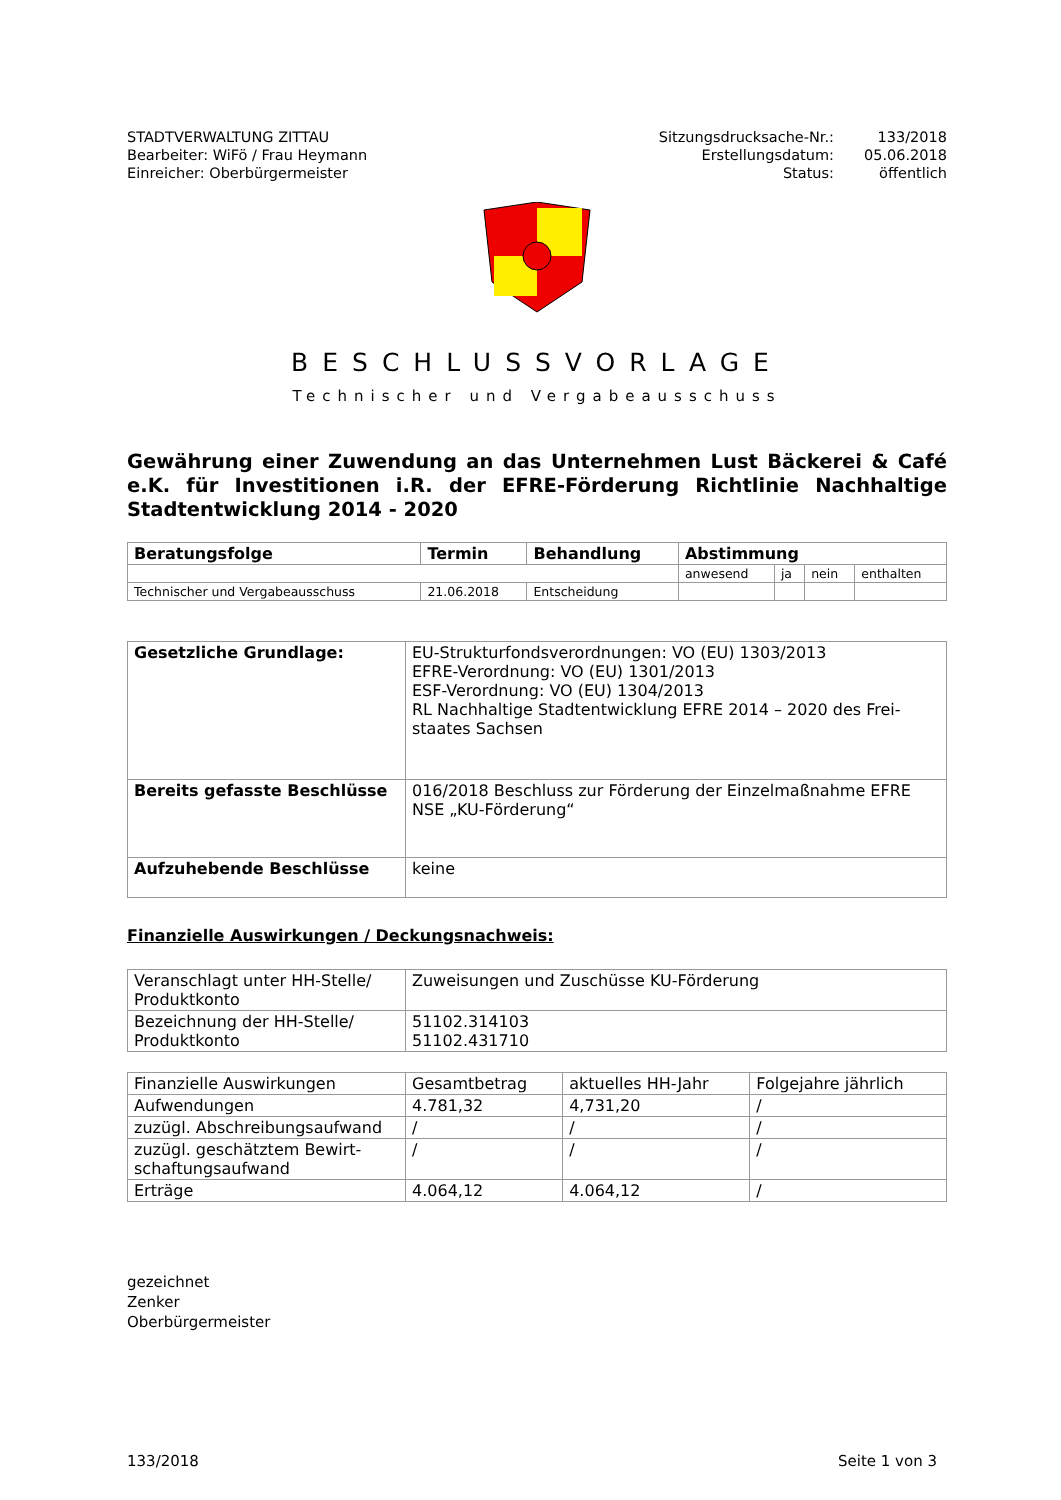STADTVERWALTUNG ZITTAU
Bearbeiter: WiFö / Frau Heymann
Einreicher: Oberbürgermeister
Sitzungsdrucksache-Nr.:
Erstellungsdatum:
Status:
133/2018
05.06.2018
öffentlich
BESCHLUSSVORLAGE
Technischer und Vergabeausschuss
Gewährung einer Zuwendung an das Unternehmen Lust Bäckerei & Café e.K. für Investitionen i.R. der EFRE-Förderung Richtlinie Nachhaltige Stadtentwicklung 2014 - 2020
| Beratungsfolge | Termin | Behandlung | Abstimmung | | | |
| --- | --- | --- | --- | --- | --- | --- |
| | | | anwesend | ja | nein | enthalten |
| Technischer und Vergabeausschuss | 21.06.2018 | Entscheidung | | | | |
| Gesetzliche Grundlage: | EU-Strukturfondsverordnungen: VO (EU) 1303/2013 EFRE-Verordnung: VO (EU) 1301/2013 ESF-Verordnung: VO (EU) 1304/2013 RL Nachhaltige Stadtentwicklung EFRE 2014 – 2020 des Frei-staates Sachsen |
| Bereits gefasste Beschlüsse | 016/2018 Beschluss zur Förderung der Einzelmaßnahme EFRE NSE „KU-Förderung“ |
| Aufzuhebende Beschlüsse | keine |
Finanzielle Auswirkungen / Deckungsnachweis:
| Veranschlagt unter HH-Stelle/ Produktkonto | Zuweisungen und Zuschüsse KU-Förderung |
| Bezeichnung der HH-Stelle/ Produktkonto | 51102.314103 51102.431710 |
| Finanzielle Auswirkungen | Gesamtbetrag | aktuelles HH-Jahr | Folgejahre jährlich |
| Aufwendungen | 4.781,32 | 4,731,20 | / |
| zuzügl. Abschreibungsaufwand | / | / | / |
| zuzügl. geschätztem Bewirt-schaftungsaufwand | / | / | / |
| Erträge | 4.064,12 | 4.064,12 | / |
gezeichnet
Zenker
Oberbürgermeister
133/2018 Seite 1 von 3